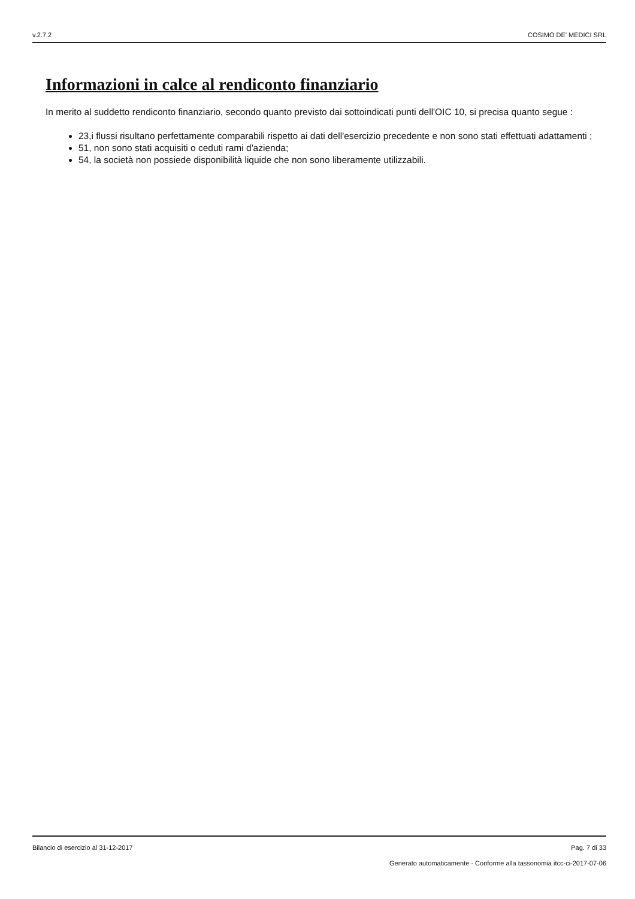v.2.7.2 COSIMO DE' MEDICI SRL
Informazioni in calce al rendiconto finanziario
In merito al suddetto rendiconto finanziario, secondo quanto previsto dai sottoindicati punti dell'OIC 10, si precisa quanto segue :
23,i flussi risultano perfettamente comparabili rispetto ai dati dell'esercizio precedente e non sono stati effettuati adattamenti ;
51, non sono stati acquisiti o ceduti rami d'azienda;
54, la società non possiede disponibilità liquide che non sono liberamente utilizzabili.
Bilancio di esercizio al 31-12-2017 Pag. 7 di 33
Generato automaticamente - Conforme alla tassonomia itcc-ci-2017-07-06